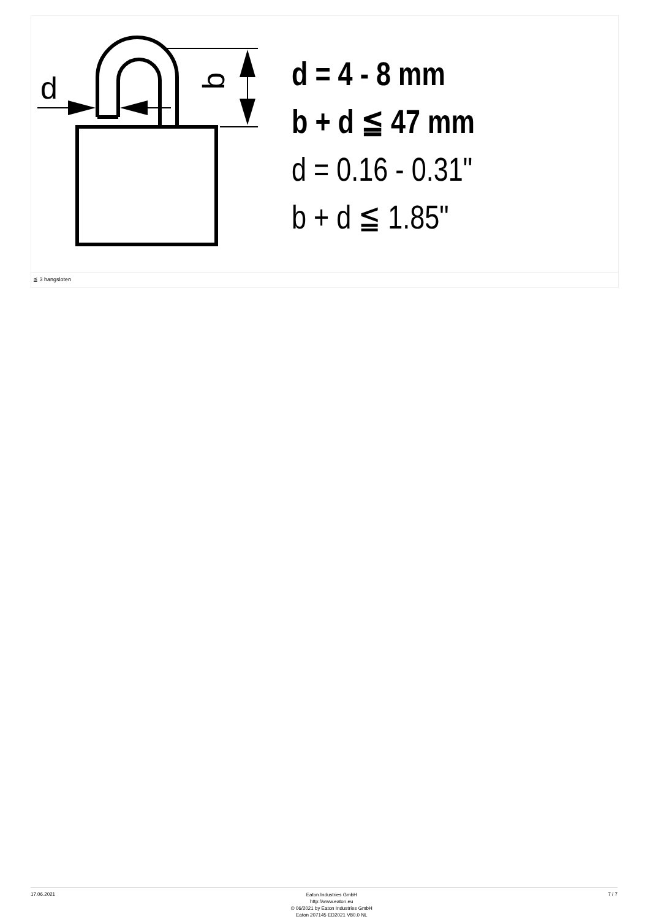d
b
d = 4 - 8 mm
b + d ≦ 47 mm
d = 0.16 - 0.31"
b + d ≦ 1.85"
≦ 3 hangsloten
17.06.2021 Eaton Industries GmbH
http://www.eaton.eu
© 06/2021 by Eaton Industries GmbH
Eaton 207145 ED2021 V80.0 NL 7 / 7